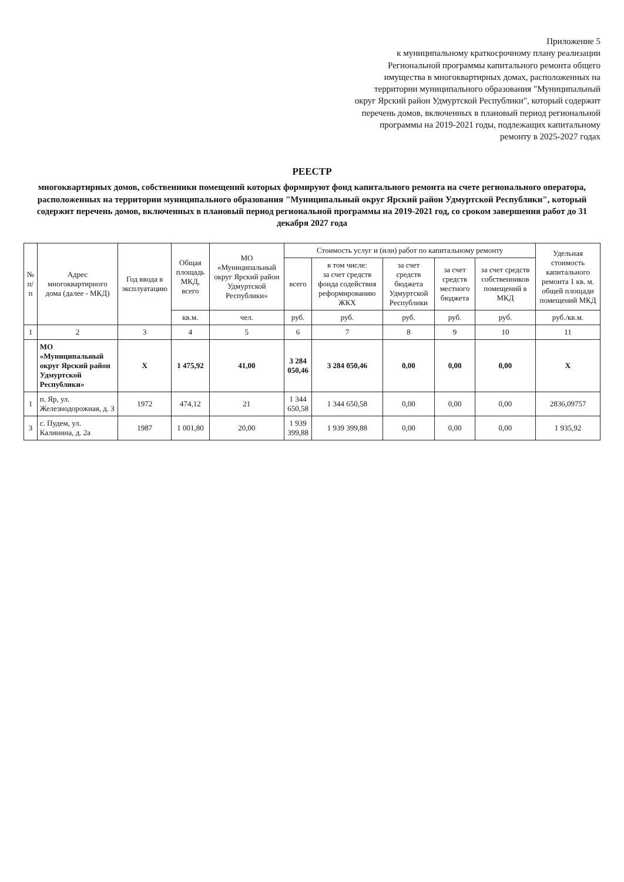Приложение 5
к муниципальному краткосрочному плану реализации Региональной программы капитального ремонта общего имущества в многоквартирных домах, расположенных на территории муниципального образования "Муниципальный округ Ярский район Удмуртской Республики", который содержит перечень домов, включенных в плановый период региональной программы на 2019-2021 годы, подлежащих капитальному ремонту в 2025-2027 годах
РЕЕСТР
многоквартирных домов, собственники помещений которых формируют фонд капитального ремонта на счете регионального оператора, расположенных на территории муниципального образования "Муниципальный округ Ярский район Удмуртской Республики", который содержит перечень домов, включенных в плановый период региональной программы на 2019-2021 год, со сроком завершения работ до 31 декабря 2027 года
| № п/п | Адрес многоквартирного дома (далее - МКД) | Год ввода в эксплуатацию | Общая площадь МКД, всего | МО «Муниципальный округ Ярский район Удмуртской Республики» | Стоимость услуг и (или) работ по капитальному ремонту | | | | | Удельная стоимость капитального ремонта 1 кв. м. общей площади помещений МКД |
| --- | --- | --- | --- | --- | --- | --- | --- | --- | --- | --- |
| | | | | | всего | в том числе: за счет средств фонда содействия реформированию ЖКХ | за счет средств бюджета Удмуртской Республики | за счет средств местного бюджета | за счет средств собственников помещений в МКД | |
| | | | кв.м. | чел. | руб. | руб. | руб. | руб. | руб. | руб./кв.м. |
| 1 | 2 | 3 | 4 | 5 | 6 | 7 | 8 | 9 | 10 | 11 |
| | МО «Муниципальный округ Ярский район Удмуртской Республики» | Х | 1 475,92 | 41,00 | 3 284 050,46 | 3 284 050,46 | 0,00 | 0,00 | 0,00 | Х |
| 1 | п. Яр, ул. Железнодорожная, д. 3 | 1972 | 474,12 | 21 | 1 344 650,58 | 1 344 650,58 | 0,00 | 0,00 | 0,00 | 2836,09757 |
| 3 | с. Пудем, ул. Калинина, д. 2а | 1987 | 1 001,80 | 20,00 | 1 939 399,88 | 1 939 399,88 | 0,00 | 0,00 | 0,00 | 1 935,92 |